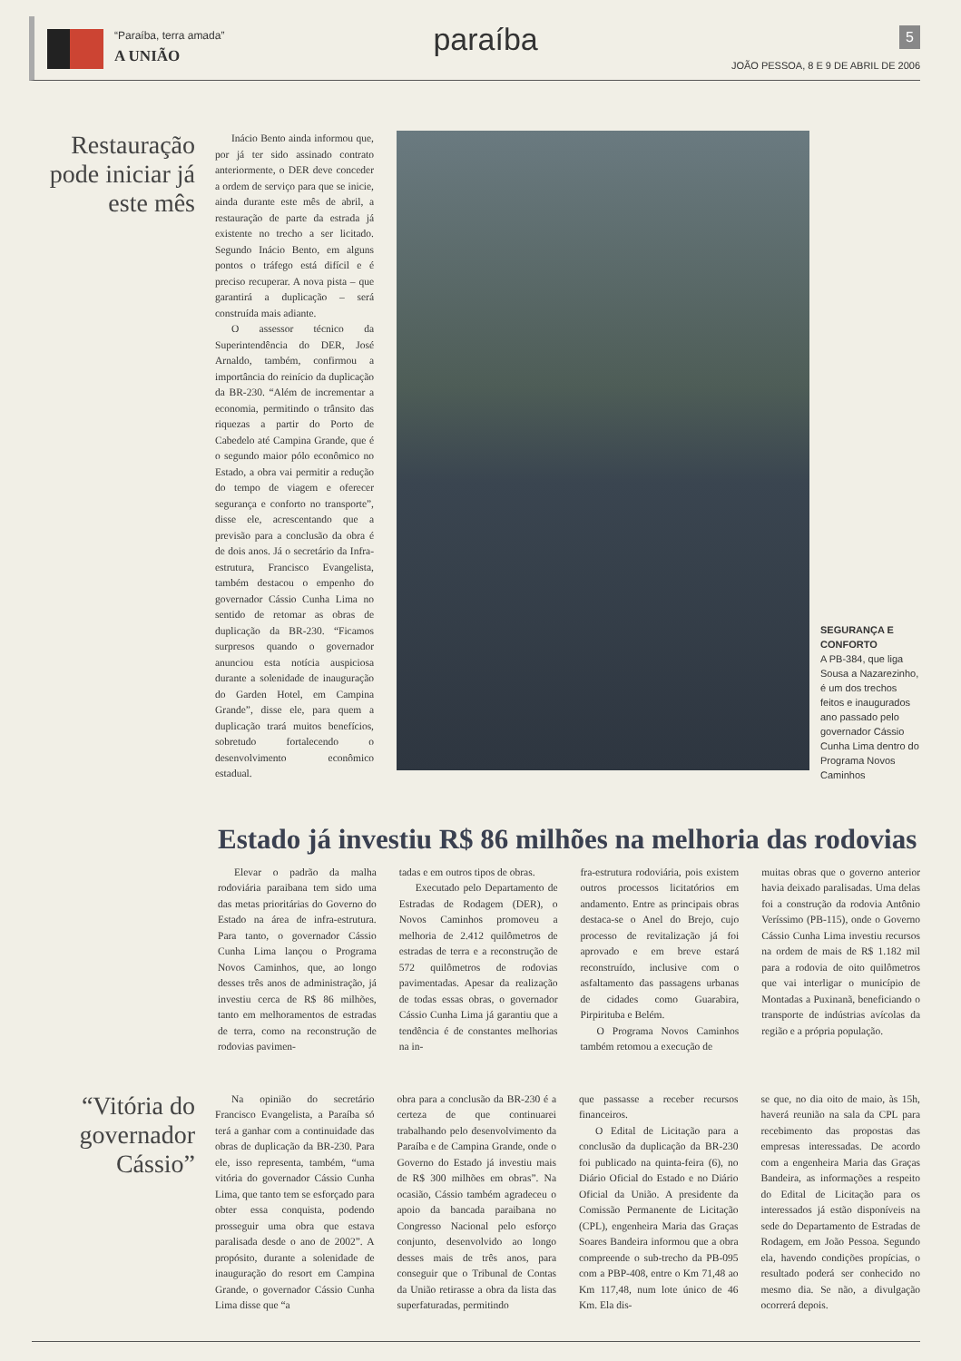“Paraíba, terra amada”
A UNIÃO
paraíba
5
JOÃO PESSOA, 8 E 9 DE ABRIL DE 2006
Restauração pode iniciar já este mês
Inácio Bento ainda informou que, por já ter sido assinado contrato anteriormente, o DER deve conceder a ordem de serviço para que se inicie, ainda durante este mês de abril, a restauração de parte da estrada já existente no trecho a ser licitado. Segundo Inácio Bento, em alguns pontos o tráfego está difícil e é preciso recuperar. A nova pista – que garantirá a duplicação – será construída mais adiante.
O assessor técnico da Superintendência do DER, José Arnaldo, também, confirmou a importância do reinício da duplicação da BR-230. “Além de incrementar a economia, permitindo o trânsito das riquezas a partir do Porto de Cabedelo até Campina Grande, que é o segundo maior pólo econômico no Estado, a obra vai permitir a redução do tempo de viagem e oferecer segurança e conforto no transporte”, disse ele, acrescentando que a previsão para a conclusão da obra é de dois anos. Já o secretário da Infra-estrutura, Francisco Evangelista, também destacou o empenho do governador Cássio Cunha Lima no sentido de retomar as obras de duplicação da BR-230. “Ficamos surpresos quando o governador anunciou esta notícia auspiciosa durante a solenidade de inauguração do Garden Hotel, em Campina Grande”, disse ele, para quem a duplicação trará muitos benefícios, sobretudo fortalecendo o desenvolvimento econômico estadual.
SEGURANÇA E CONFORTO
A PB-384, que liga Sousa a Nazarezinho, é um dos trechos feitos e inaugurados ano passado pelo governador Cássio Cunha Lima dentro do Programa Novos Caminhos
Estado já investiu R$ 86 milhões na melhoria das rodovias
Elevar o padrão da malha rodoviária paraibana tem sido uma das metas prioritárias do Governo do Estado na área de infra-estrutura. Para tanto, o governador Cássio Cunha Lima lançou o Programa Novos Caminhos, que, ao longo desses três anos de administração, já investiu cerca de R$ 86 milhões, tanto em melhoramentos de estradas de terra, como na reconstrução de rodovias pavimen-
tadas e em outros tipos de obras.
Executado pelo Departamento de Estradas de Rodagem (DER), o Novos Caminhos promoveu a melhoria de 2.412 quilômetros de estradas de terra e a reconstrução de 572 quilômetros de rodovias pavimentadas. Apesar da realização de todas essas obras, o governador Cássio Cunha Lima já garantiu que a tendência é de constantes melhorias na in-
fra-estrutura rodoviária, pois existem outros processos licitatórios em andamento. Entre as principais obras destaca-se o Anel do Brejo, cujo processo de revitalização já foi aprovado e em breve estará reconstruído, inclusive com o asfaltamento das passagens urbanas de cidades como Guarabira, Pirpirituba e Belém.
O Programa Novos Caminhos também retomou a execução de
muitas obras que o governo anterior havia deixado paralisadas. Uma delas foi a construção da rodovia Antônio Veríssimo (PB-115), onde o Governo Cássio Cunha Lima investiu recursos na ordem de mais de R$ 1.182 mil para a rodovia de oito quilômetros que vai interligar o município de Montadas a Puxinanã, beneficiando o transporte de indústrias avícolas da região e a própria população.
“Vitória do governador Cássio”
Na opinião do secretário Francisco Evangelista, a Paraíba só terá a ganhar com a continuidade das obras de duplicação da BR-230. Para ele, isso representa, também, “uma vitória do governador Cássio Cunha Lima, que tanto tem se esforçado para obter essa conquista, podendo prosseguir uma obra que estava paralisada desde o ano de 2002”. A propósito, durante a solenidade de inauguração do resort em Campina Grande, o governador Cássio Cunha Lima disse que “a
obra para a conclusão da BR-230 é a certeza de que continuarei trabalhando pelo desenvolvimento da Paraíba e de Campina Grande, onde o Governo do Estado já investiu mais de R$ 300 milhões em obras”. Na ocasião, Cássio também agradeceu o apoio da bancada paraibana no Congresso Nacional pelo esforço conjunto, desenvolvido ao longo desses mais de três anos, para conseguir que o Tribunal de Contas da União retirasse a obra da lista das superfaturadas, permitindo
que passasse a receber recursos financeiros.
O Edital de Licitação para a conclusão da duplicação da BR-230 foi publicado na quinta-feira (6), no Diário Oficial do Estado e no Diário Oficial da União. A presidente da Comissão Permanente de Licitação (CPL), engenheira Maria das Graças Soares Bandeira informou que a obra compreende o sub-trecho da PB-095 com a PBP-408, entre o Km 71,48 ao Km 117,48, num lote único de 46 Km. Ela dis-
se que, no dia oito de maio, às 15h, haverá reunião na sala da CPL para recebimento das propostas das empresas interessadas. De acordo com a engenheira Maria das Graças Bandeira, as informações a respeito do Edital de Licitação para os interessados já estão disponíveis na sede do Departamento de Estradas de Rodagem, em João Pessoa. Segundo ela, havendo condições propícias, o resultado poderá ser conhecido no mesmo dia. Se não, a divulgação ocorrerá depois.